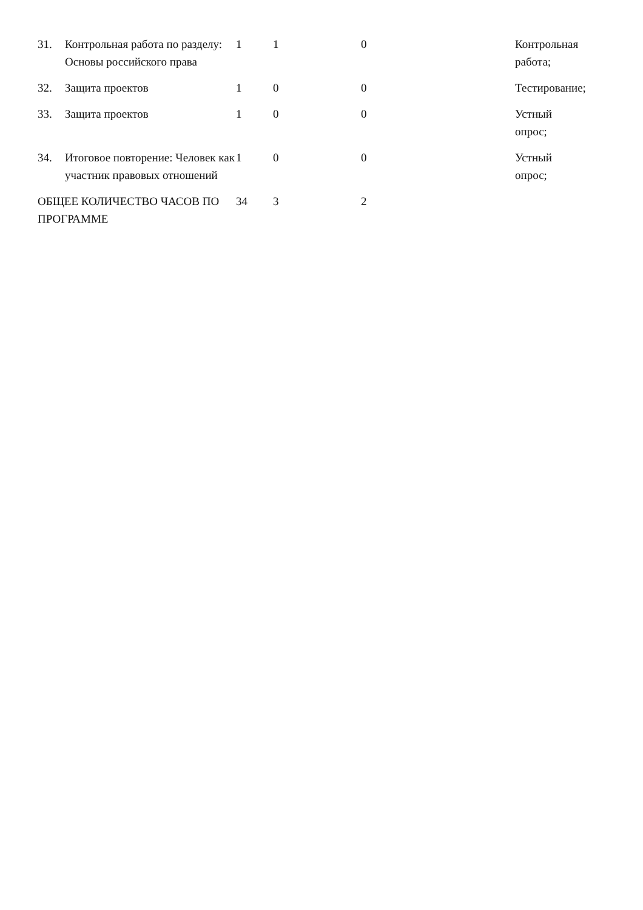| 31. | Контрольная работа по разделу: Основы российского права | 1 | 1 | 0 | Контрольная работа; |
| 32. | Защита проектов | 1 | 0 | 0 | Тестирование; |
| 33. | Защита проектов | 1 | 0 | 0 | Устный опрос; |
| 34. | Итоговое повторение: Человек как участник правовых отношений | 1 | 0 | 0 | Устный опрос; |
| ОБЩЕЕ КОЛИЧЕСТВО ЧАСОВ ПО ПРОГРАММЕ | | 34 | 3 | 2 | |